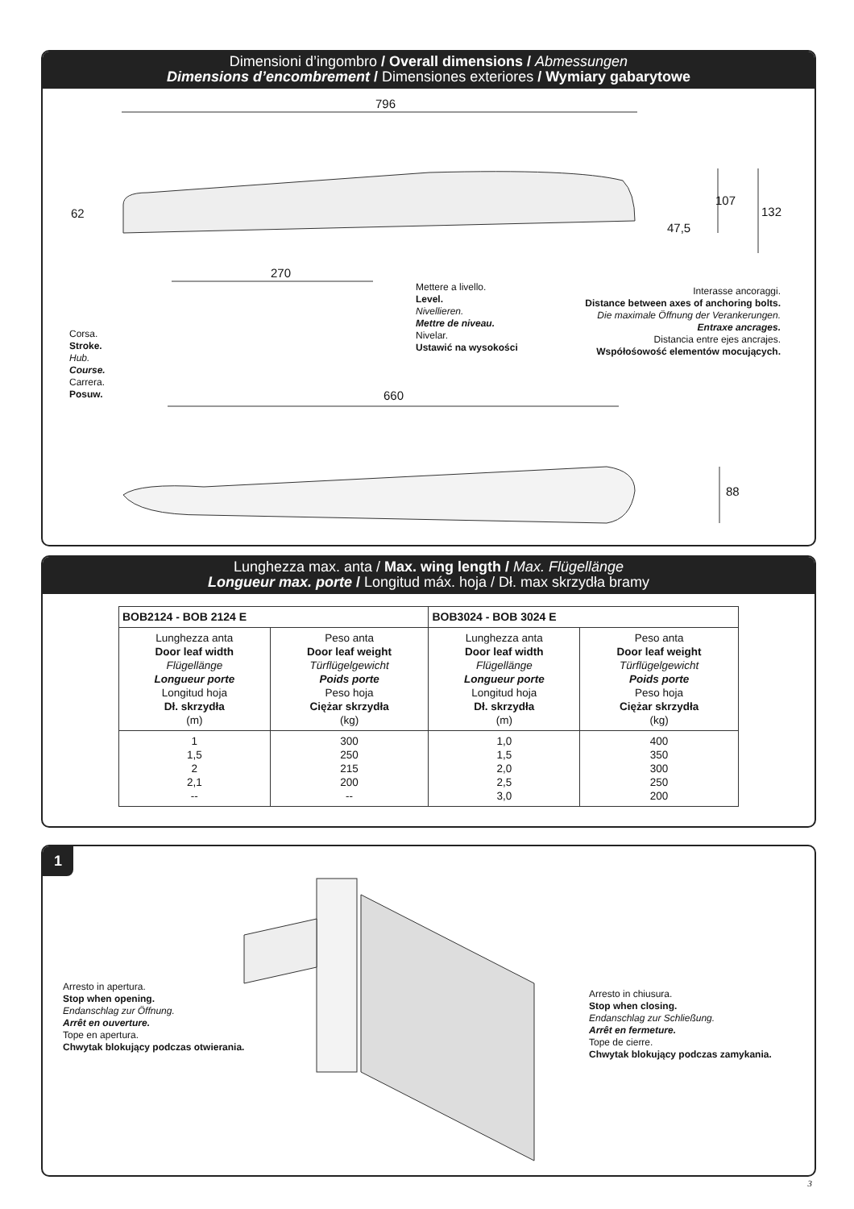Dimensioni d’ingombro / Overall dimensions / Abmessungen
Dimensions d’encombrement / Dimensiones exteriores / Wymiary gabarytowe
796
62
107
132
47,5
270
Mettere a livello.
Level.
Nivellieren.
Mettre de niveau.
Nivelar.
Ustawić na wysokości
Interasse ancoraggi.
Distance between axes of anchoring bolts.
Die maximale Öffnung der Verankerungen.
Entraxe ancrages.
Distancia entre ejes ancrajes.
Współośowość elementów mocujących.
Corsa.
Stroke.
Hub.
Course.
Carrera.
Posuw.
660
88
Lunghezza max. anta / Max. wing length / Max. Flügellänge
Longueur max. porte / Longitud máx. hoja / Dł. max skrzydła bramy
| BOB2124 - BOB 2124 E | | BOB3024 - BOB 3024 E | |
| --- | --- | --- | --- |
| Lunghezza anta Door leaf width Flügellänge Longueur porte Longitud hoja Dł. skrzydła (m) | Peso anta Door leaf weight Türflügelgewicht Poids porte Peso hoja Ciężar skrzydła (kg) | Lunghezza anta Door leaf width Flügellänge Longueur porte Longitud hoja Dł. skrzydła (m) | Peso anta Door leaf weight Türflügelgewicht Poids porte Peso hoja Ciężar skrzydła (kg) |
| 1 1,5 2 2,1 -- | 300 250 215 200 -- | 1,0 1,5 2,0 2,5 3,0 | 400 350 300 250 200 |
1
Arresto in apertura.
Stop when opening.
Endanschlag zur Öffnung.
Arrêt en ouverture.
Tope en apertura.
Chwytak blokujący podczas otwierania.
Arresto in chiusura.
Stop when closing.
Endanschlag zur Schließung.
Arrêt en fermeture.
Tope de cierre.
Chwytak blokujący podczas zamykania.
3